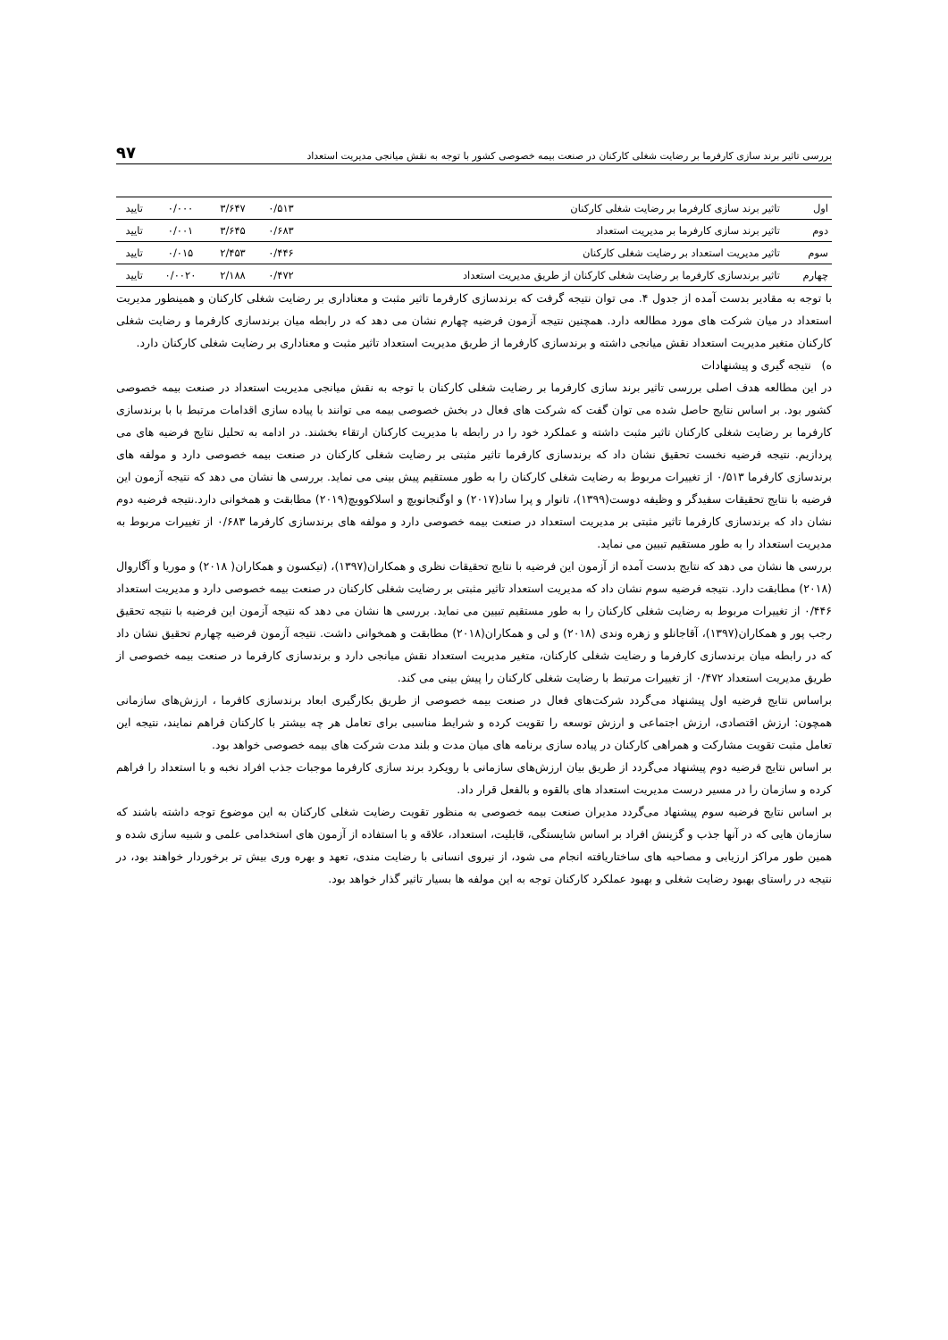بررسی تاثیر برند سازی کارفرما بر رضایت شغلی کارکنان در صنعت بیمه خصوصی کشور با توجه به نقش میانجی مدیریت استعداد ۹۷
| اول | تاثیر برند سازی کارفرما بر رضایت شغلی کارکنان | ۰/۵۱۳ | ۳/۶۴۷ | ۰/۰۰۰ | تایید |
| دوم | تاثیر برند سازی کارفرما بر مدیریت استعداد | ۰/۶۸۳ | ۳/۶۴۵ | ۰/۰۰۱ | تایید |
| سوم | تاثیر مدیریت استعداد بر رضایت شغلی کارکنان | ۰/۴۴۶ | ۲/۴۵۳ | ۰/۰۱۵ | تایید |
| چهارم | تاثیر برندسازی کارفرما بر رضایت شغلی کارکنان از طریق مدیریت استعداد | ۰/۴۷۲ | ۲/۱۸۸ | ۰/۰۰۲۰ | تایید |
با توجه به مقادیر بدست آمده از جدول ۴. می توان نتیجه گرفت که برندسازی کارفرما تاثیر مثبت و معناداری بر رضایت شغلی کارکنان و همینطور مدیریت استعداد در میان شرکت های مورد مطالعه دارد. همچنین نتیجه آزمون فرضیه چهارم نشان می دهد که در رابطه میان برندسازی کارفرما و رضایت شغلی کارکنان متغیر مدیریت استعداد نقش میانجی داشته و برندسازی کارفرما از طریق مدیریت استعداد تاثیر مثبت و معناداری بر رضایت شغلی کارکنان دارد.
ه) نتیجه گیری و پیشنهادات
در این مطالعه هدف اصلی بررسی تاثیر برند سازی کارفرما بر رضایت شغلی کارکنان با توجه به نقش میانجی مدیریت استعداد در صنعت بیمه خصوصی کشور بود. بر اساس نتایج حاصل شده می توان گفت که شرکت های فعال در بخش خصوصی بیمه می توانند با پیاده سازی اقدامات مرتبط با با برندسازی کارفرما بر رضایت شغلی کارکنان تاثیر مثبت داشته و عملکرد خود را در رابطه با مدیریت کارکنان ارتقاء بخشند. در ادامه به تحلیل نتایج فرضیه های می پردازیم. نتیجه فرضیه نخست تحقیق نشان داد که برندسازی کارفرما تاثیر مثبتی بر رضایت شغلی کارکنان در صنعت بیمه خصوصی دارد و مولفه های برندسازی کارفرما ۰/۵۱۳ از تغییرات مربوط به رضایت شغلی کارکنان را به طور مستقیم پیش بینی می نماید. بررسی ها نشان می دهد که نتیجه آزمون این فرضیه با نتایج تحقیقات سفیدگر و وظیفه دوست(۱۳۹۹)، تانوار و پرا ساد(۲۰۱۷) و اوگنجانویچ و اسلاکوویچ(۲۰۱۹) مطابقت و همخوانی دارد.نتیجه فرضیه دوم نشان داد که برندسازی کارفرما تاثیر مثبتی بر مدیریت استعداد در صنعت بیمه خصوصی دارد و مولفه های برندسازی کارفرما ۰/۶۸۳ از تغییرات مربوط به مدیریت استعداد را به طور مستقیم تبیین می نماید.
بررسی ها نشان می دهد که نتایج بدست آمده از آزمون این فرضیه با نتایج تحقیقات نظری و همکاران(۱۳۹۷)، (تیکسون و همکاران( ۲۰۱۸) و موریا و آگاروال (۲۰۱۸) مطابقت دارد. نتیجه فرضیه سوم نشان داد که مدیریت استعداد تاثیر مثبتی بر رضایت شغلی کارکنان در صنعت بیمه خصوصی دارد و مدیریت استعداد ۰/۴۴۶ از تغییرات مربوط به رضایت شغلی کارکنان را به طور مستقیم تبیین می نماید. بررسی ها نشان می دهد که نتیجه آزمون این فرضیه با نتیجه تحقیق رجب پور و همکاران(۱۳۹۷)، آقاجانلو و زهره وندی (۲۰۱۸) و لی و همکاران(۲۰۱۸) مطابقت و همخوانی داشت. نتیجه آزمون فرضیه چهارم تحقیق نشان داد که در رابطه میان برندسازی کارفرما و رضایت شغلی کارکنان، متغیر مدیریت استعداد نقش میانجی دارد و برندسازی کارفرما در صنعت بیمه خصوصی از طریق مدیریت استعداد ۰/۴۷۲ از تغییرات مرتبط با رضایت شغلی کارکنان را پیش بینی می کند.
براساس نتایج فرضیه اول پیشنهاد می‌گردد شرکت‌های فعال در صنعت بیمه خصوصی از طریق بکارگیری ابعاد برندسازی کافرما ، ارزش‌های سازمانی همچون: ارزش اقتصادی، ارزش اجتماعی و ارزش توسعه را تقویت کرده و شرایط مناسبی برای تعامل هر چه بیشتر با کارکنان فراهم نمایند، نتیجه این تعامل مثبت تقویت مشارکت و همراهی کارکنان در پیاده سازی برنامه های میان مدت و بلند مدت شرکت های بیمه خصوصی خواهد بود.
بر اساس نتایج فرضیه دوم پیشنهاد می‌گردد از طریق بیان ارزش‌های سازمانی با رویکرد برند سازی کارفرما موجبات جذب افراد نخبه و با استعداد را فراهم کرده و سازمان را در مسیر درست مدیریت استعداد های بالقوه و بالفعل قرار داد.
بر اساس نتایج فرضیه سوم پیشنهاد می‌گردد مدیران صنعت بیمه خصوصی به منظور تقویت رضایت شغلی کارکنان به این موضوع توجه داشته باشند که سازمان هایی که در آنها جذب و گزینش افراد بر اساس شایستگی، قابلیت، استعداد، علاقه و با استفاده از آزمون های استخدامی علمی و شبیه سازی شده و همین طور مراکز ارزیابی و مصاحبه های ساختاریافته انجام می شود، از نیروی انسانی با رضایت مندی، تعهد و بهره وری بیش تر برخوردار خواهند بود، در نتیجه در راستای بهبود رضایت شغلی و بهبود عملکرد کارکنان توجه به این مولفه ها بسیار تاثیر گذار خواهد بود.